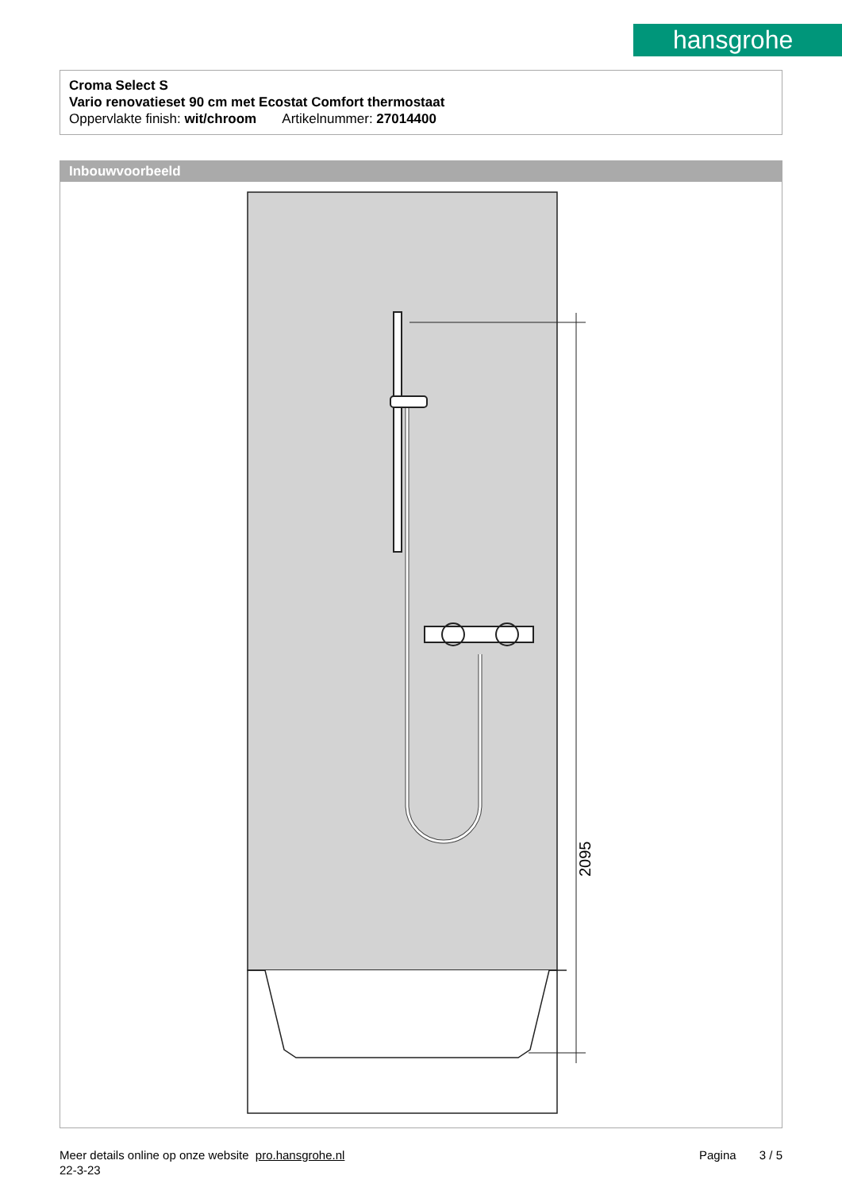hansgrohe
Croma Select S
Vario renovatieset 90 cm met Ecostat Comfort thermostaat
Oppervlakte finish: wit/chroom Artikelnummer: 27014400
Inbouwvoorbeeld
2095
Meer details online op onze website pro.hansgrohe.nl Pagina 3 / 5
22-3-23